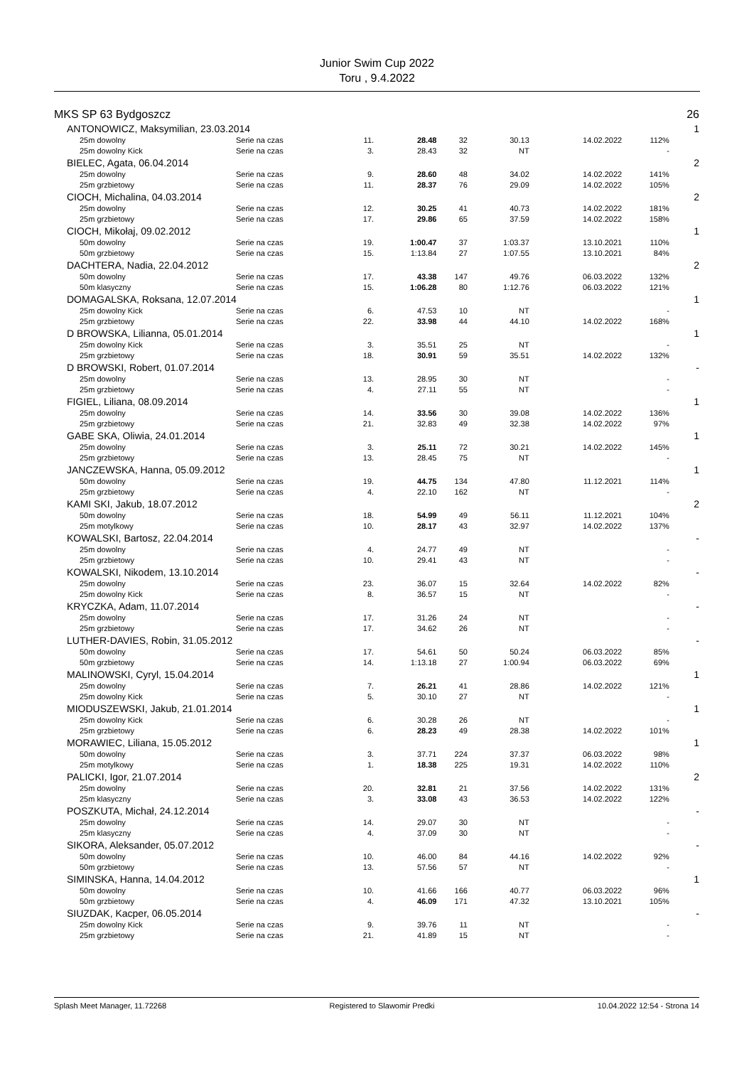Junior Swim Cup 2022
Toru , 9.4.2022
| MKS SP 63 Bydgoszcz | | | | | | | | 26 |
| ANTONOWICZ, Maksymilian, 23.03.2014 | | | | | | | | 1 |
| 25m dowolny | Serie na czas | 11. | 28.48 | 32 | 30.13 | 14.02.2022 | 112% | |
| 25m dowolny Kick | Serie na czas | 3. | 28.43 | 32 | NT | | - | |
| BIELEC, Agata, 06.04.2014 | | | | | | | | 2 |
| 25m dowolny | Serie na czas | 9. | 28.60 | 48 | 34.02 | 14.02.2022 | 141% | |
| 25m grzbietowy | Serie na czas | 11. | 28.37 | 76 | 29.09 | 14.02.2022 | 105% | |
| CIOCH, Michalina, 04.03.2014 | | | | | | | | 2 |
| 25m dowolny | Serie na czas | 12. | 30.25 | 41 | 40.73 | 14.02.2022 | 181% | |
| 25m grzbietowy | Serie na czas | 17. | 29.86 | 65 | 37.59 | 14.02.2022 | 158% | |
| CIOCH, Mikołaj, 09.02.2012 | | | | | | | | 1 |
| 50m dowolny | Serie na czas | 19. | 1:00.47 | 37 | 1:03.37 | 13.10.2021 | 110% | |
| 50m grzbietowy | Serie na czas | 15. | 1:13.84 | 27 | 1:07.55 | 13.10.2021 | 84% | |
| DACHTERA, Nadia, 22.04.2012 | | | | | | | | 2 |
| 50m dowolny | Serie na czas | 17. | 43.38 | 147 | 49.76 | 06.03.2022 | 132% | |
| 50m klasyczny | Serie na czas | 15. | 1:06.28 | 80 | 1:12.76 | 06.03.2022 | 121% | |
| DOMAGALSKA, Roksana, 12.07.2014 | | | | | | | | 1 |
| 25m dowolny Kick | Serie na czas | 6. | 47.53 | 10 | NT | | - | |
| 25m grzbietowy | Serie na czas | 22. | 33.98 | 44 | 44.10 | 14.02.2022 | 168% | |
| D BROWSKA, Lilianna, 05.01.2014 | | | | | | | | 1 |
| 25m dowolny Kick | Serie na czas | 3. | 35.51 | 25 | NT | | - | |
| 25m grzbietowy | Serie na czas | 18. | 30.91 | 59 | 35.51 | 14.02.2022 | 132% | |
| D BROWSKI, Robert, 01.07.2014 | | | | | | | | - |
| 25m dowolny | Serie na czas | 13. | 28.95 | 30 | NT | | - | |
| 25m grzbietowy | Serie na czas | 4. | 27.11 | 55 | NT | | - | |
| FIGIEL, Liliana, 08.09.2014 | | | | | | | | 1 |
| 25m dowolny | Serie na czas | 14. | 33.56 | 30 | 39.08 | 14.02.2022 | 136% | |
| 25m grzbietowy | Serie na czas | 21. | 32.83 | 49 | 32.38 | 14.02.2022 | 97% | |
| GABE SKA, Oliwia, 24.01.2014 | | | | | | | | 1 |
| 25m dowolny | Serie na czas | 3. | 25.11 | 72 | 30.21 | 14.02.2022 | 145% | |
| 25m grzbietowy | Serie na czas | 13. | 28.45 | 75 | NT | | - | |
| JANCZEWSKA, Hanna, 05.09.2012 | | | | | | | | 1 |
| 50m dowolny | Serie na czas | 19. | 44.75 | 134 | 47.80 | 11.12.2021 | 114% | |
| 25m grzbietowy | Serie na czas | 4. | 22.10 | 162 | NT | | - | |
| KAMI SKI, Jakub, 18.07.2012 | | | | | | | | 2 |
| 50m dowolny | Serie na czas | 18. | 54.99 | 49 | 56.11 | 11.12.2021 | 104% | |
| 25m motylkowy | Serie na czas | 10. | 28.17 | 43 | 32.97 | 14.02.2022 | 137% | |
| KOWALSKI, Bartosz, 22.04.2014 | | | | | | | | - |
| 25m dowolny | Serie na czas | 4. | 24.77 | 49 | NT | | - | |
| 25m grzbietowy | Serie na czas | 10. | 29.41 | 43 | NT | | - | |
| KOWALSKI, Nikodem, 13.10.2014 | | | | | | | | - |
| 25m dowolny | Serie na czas | 23. | 36.07 | 15 | 32.64 | 14.02.2022 | 82% | |
| 25m dowolny Kick | Serie na czas | 8. | 36.57 | 15 | NT | | - | |
| KRYCZKA, Adam, 11.07.2014 | | | | | | | | - |
| 25m dowolny | Serie na czas | 17. | 31.26 | 24 | NT | | - | |
| 25m grzbietowy | Serie na czas | 17. | 34.62 | 26 | NT | | - | |
| LUTHER-DAVIES, Robin, 31.05.2012 | | | | | | | | - |
| 50m dowolny | Serie na czas | 17. | 54.61 | 50 | 50.24 | 06.03.2022 | 85% | |
| 50m grzbietowy | Serie na czas | 14. | 1:13.18 | 27 | 1:00.94 | 06.03.2022 | 69% | |
| MALINOWSKI, Cyryl, 15.04.2014 | | | | | | | | 1 |
| 25m dowolny | Serie na czas | 7. | 26.21 | 41 | 28.86 | 14.02.2022 | 121% | |
| 25m dowolny Kick | Serie na czas | 5. | 30.10 | 27 | NT | | - | |
| MIODUSZEWSKI, Jakub, 21.01.2014 | | | | | | | | 1 |
| 25m dowolny Kick | Serie na czas | 6. | 30.28 | 26 | NT | | - | |
| 25m grzbietowy | Serie na czas | 6. | 28.23 | 49 | 28.38 | 14.02.2022 | 101% | |
| MORAWIEC, Liliana, 15.05.2012 | | | | | | | | 1 |
| 50m dowolny | Serie na czas | 3. | 37.71 | 224 | 37.37 | 06.03.2022 | 98% | |
| 25m motylkowy | Serie na czas | 1. | 18.38 | 225 | 19.31 | 14.02.2022 | 110% | |
| PALICKI, Igor, 21.07.2014 | | | | | | | | 2 |
| 25m dowolny | Serie na czas | 20. | 32.81 | 21 | 37.56 | 14.02.2022 | 131% | |
| 25m klasyczny | Serie na czas | 3. | 33.08 | 43 | 36.53 | 14.02.2022 | 122% | |
| POSZKUTA, Michał, 24.12.2014 | | | | | | | | - |
| 25m dowolny | Serie na czas | 14. | 29.07 | 30 | NT | | - | |
| 25m klasyczny | Serie na czas | 4. | 37.09 | 30 | NT | | - | |
| SIKORA, Aleksander, 05.07.2012 | | | | | | | | - |
| 50m dowolny | Serie na czas | 10. | 46.00 | 84 | 44.16 | 14.02.2022 | 92% | |
| 50m grzbietowy | Serie na czas | 13. | 57.56 | 57 | NT | | - | |
| SIMINSKA, Hanna, 14.04.2012 | | | | | | | | 1 |
| 50m dowolny | Serie na czas | 10. | 41.66 | 166 | 40.77 | 06.03.2022 | 96% | |
| 50m grzbietowy | Serie na czas | 4. | 46.09 | 171 | 47.32 | 13.10.2021 | 105% | |
| SIUZDAK, Kacper, 06.05.2014 | | | | | | | | - |
| 25m dowolny Kick | Serie na czas | 9. | 39.76 | 11 | NT | | - | |
| 25m grzbietowy | Serie na czas | 21. | 41.89 | 15 | NT | | - | |
Splash Meet Manager, 11.72268 Registered to Slawomir Predki 10.04.2022 12:54 - Strona 14